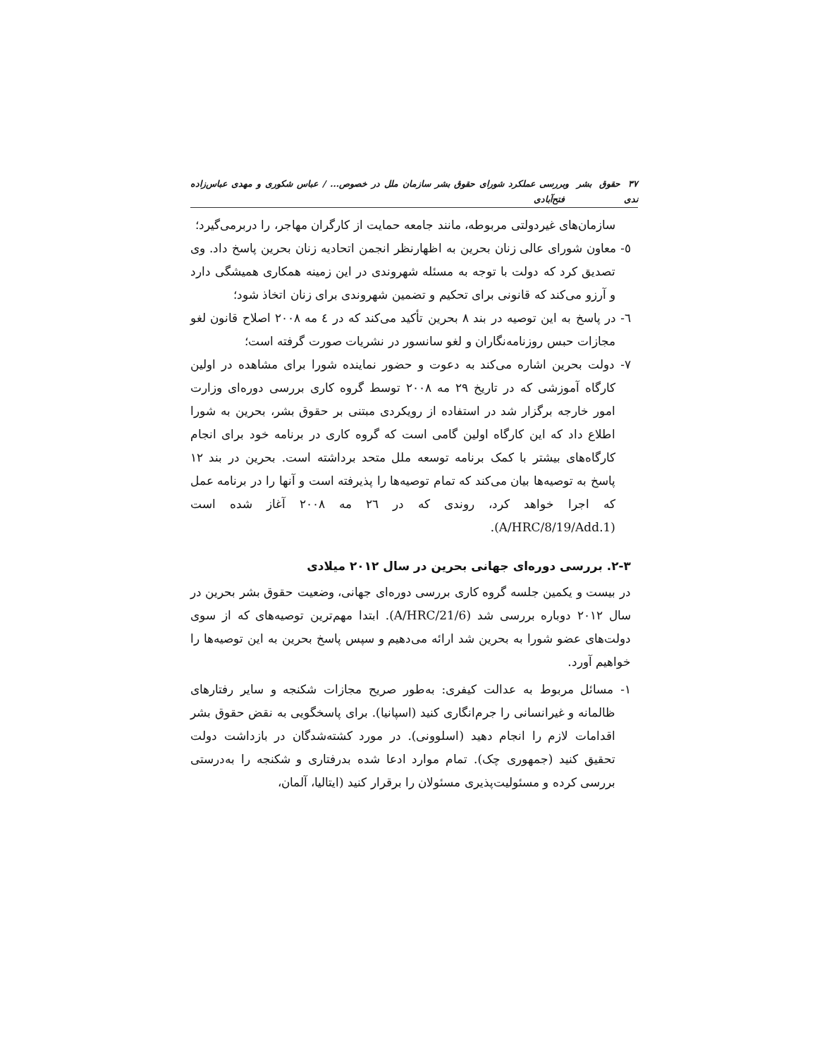٣٧ حقوق بشر و ندی بررسی عملکرد شورای حقوق بشر سازمان ملل در خصوص... / عباس شکوری و مهدی عباس‌زاده فتح‌آبادی
سازمان‌های غیردولتی مربوطه، مانند جامعه حمایت از کارگران مهاجر، را دربرمی‌گیرد؛
٥- معاون شورای عالی زنان بحرین به اظهارنظر انجمن اتحادیه زنان بحرین پاسخ داد. وی تصدیق کرد که دولت با توجه به مسئله شهروندی در این زمینه همکاری همیشگی دارد و آرزو می‌کند که قانونی برای تحکیم و تضمین شهروندی برای زنان اتخاذ شود؛
٦- در پاسخ به این توصیه در بند ٨ بحرین تأکید می‌کند که در ٤ مه ٢٠٠٨ اصلاح قانون لغو مجازات حبس روزنامه‌نگاران و لغو سانسور در نشریات صورت گرفته است؛
٧- دولت بحرین اشاره می‌کند به دعوت و حضور نماینده شورا برای مشاهده در اولین کارگاه آموزشی که در تاریخ ٢٩ مه ٢٠٠٨ توسط گروه کاری بررسی دوره‌ای وزارت امور خارجه برگزار شد در استفاده از رویکردی مبتنی بر حقوق بشر، بحرین به شورا اطلاع داد که این کارگاه اولین گامی است که گروه کاری در برنامه خود برای انجام کارگاه‌های بیشتر با کمک برنامه توسعه ملل متحد برداشته است. بحرین در بند ١٢ پاسخ به توصیه‌ها بیان می‌کند که تمام توصیه‌ها را پذیرفته است و آنها را در برنامه عمل که اجرا خواهد کرد، روندی که در ٢٦ مه ٢٠٠٨ آغاز شده است (A/HRC/8/19/Add.1).
٣-٢. بررسی دوره‌ای جهانی بحرین در سال ٢٠١٢ میلادی
در بیست و یکمین جلسه گروه کاری بررسی دوره‌ای جهانی، وضعیت حقوق بشر بحرین در سال ٢٠١٢ دوباره بررسی شد (A/HRC/21/6). ابتدا مهم‌ترین توصیه‌های که از سوی دولت‌های عضو شورا به بحرین شد ارائه می‌دهیم و سپس پاسخ بحرین به این توصیه‌ها را خواهیم آورد.
١- مسائل مربوط به عدالت کیفری: به‌طور صریح مجازات شکنجه و سایر رفتارهای ظالمانه و غیرانسانی را جرم‌انگاری کنید (اسپانیا). برای پاسخگویی به نقض حقوق بشر اقدامات لازم را انجام دهید (اسلوونی). در مورد کشته‌شدگان در بازداشت دولت تحقیق کنید (جمهوری چک). تمام موارد ادعا شده بدرفتاری و شکنجه را به‌درستی بررسی کرده و مسئولیت‌پذیری مسئولان را برقرار کنید (ایتالیا، آلمان،